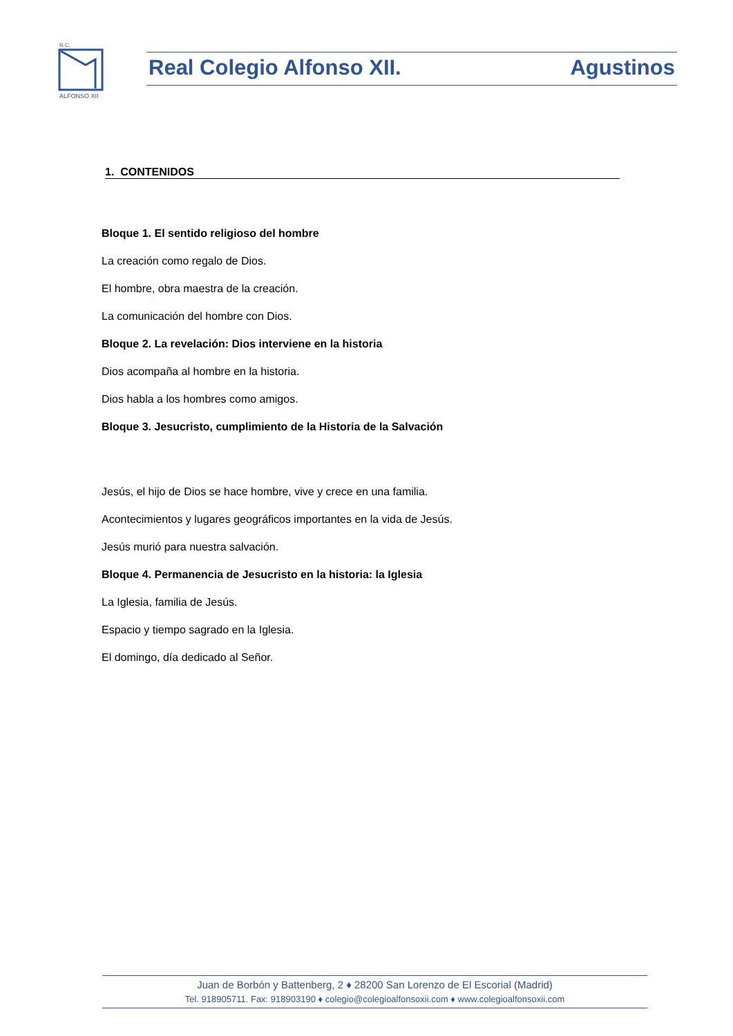ALFONSO XII
R.C.
Real Colegio Alfonso XII. Agustinos
1. CONTENIDOS
Bloque 1. El sentido religioso del hombre
La creación como regalo de Dios.
El hombre, obra maestra de la creación.
La comunicación del hombre con Dios.
Bloque 2. La revelación: Dios interviene en la historia
Dios acompaña al hombre en la historia.
Dios habla a los hombres como amigos.
Bloque 3. Jesucristo, cumplimiento de la Historia de la Salvación
Jesús, el hijo de Dios se hace hombre, vive y crece en una familia.
Acontecimientos y lugares geográficos importantes en la vida de Jesús.
Jesús murió para nuestra salvación.
Bloque 4. Permanencia de Jesucristo en la historia: la Iglesia
La Iglesia, familia de Jesús.
Espacio y tiempo sagrado en la Iglesia.
El domingo, día dedicado al Señor.
Juan de Borbón y Battenberg, 2 ♦ 28200 San Lorenzo de El Escorial (Madrid)
Tel. 918905711. Fax: 918903190 ♦ colegio@colegioalfonsoxii.com ♦ www.colegioalfonsoxii.com